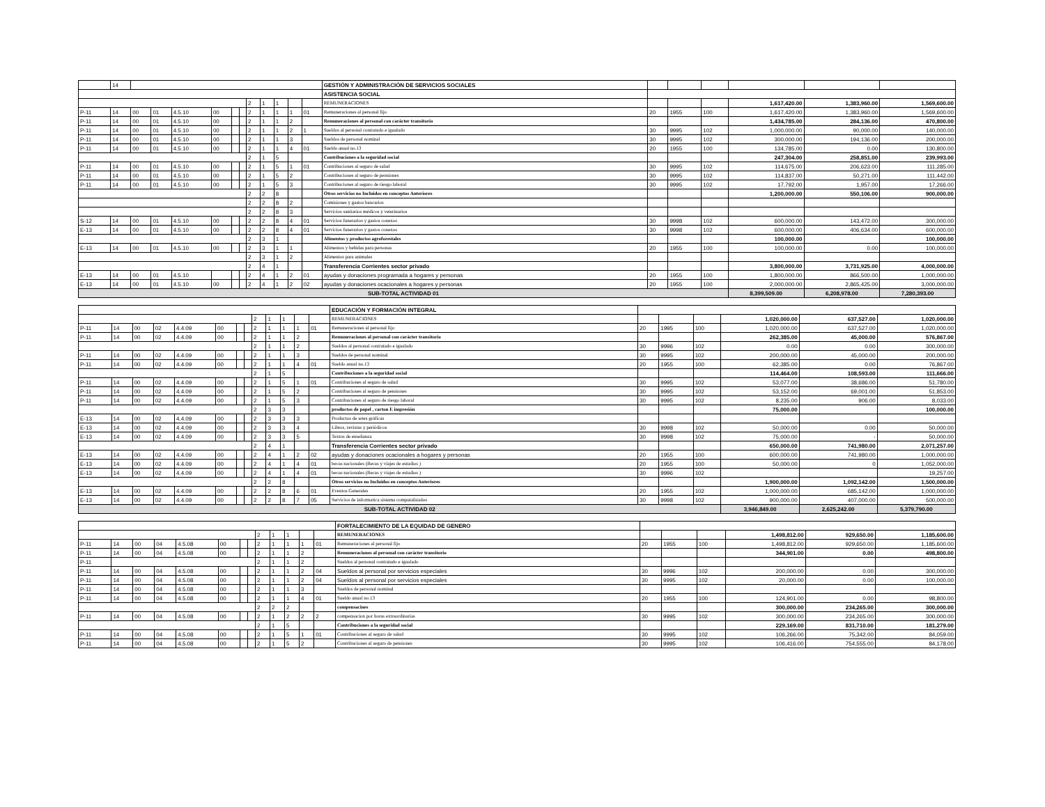| | 14 | | | | | | | | | | | | GESTIÓN Y ADMINISTRACIÓN DE SERVICIOS SOCIALES | | | | | | |
| | | | | | | | | | | | | | ASISTENCIA SOCIAL | | | | | | |
| | | | | | | | | 2 | 1 | 1 | | | REMUNERACIONES | | | | 1,617,420.00 | 1,383,960.00 | 1,569,600.00 |
| P-11 | 14 | 00 | 01 | 4.5.10 | 00 | | | 2 | 1 | 1 | 1 | 01 | Remuneraciones al personal fijo | 20 | 1955 | 100 | 1,617,420.00 | 1,383,960.00 | 1,569,600.00 |
| P-11 | 14 | 00 | 01 | 4.5.10 | 00 | | | 2 | 1 | 1 | 2 | | Remuneraciones al personal con carácter transitorio | | | | 1,434,785.00 | 284,136.00 | 470,800.00 |
| P-11 | 14 | 00 | 01 | 4.5.10 | 00 | | | 2 | 1 | 1 | 2 | 1 | Sueldos al personal contratado e igualado | 30 | 9995 | 102 | 1,000,000.00 | 90,000.00 | 140,000.00 |
| P-11 | 14 | 00 | 01 | 4.5.10 | 00 | | | 2 | 1 | 1 | 3 | | Sueldos de personal nominal | 30 | 9995 | 102 | 300,000.00 | 194,136.00 | 200,000.00 |
| P-11 | 14 | 00 | 01 | 4.5.10 | 00 | | | 2 | 1 | 1 | 4 | 01 | Sueldo anual no.13 | 20 | 1955 | 100 | 134,785.00 | 0.00 | 130,800.00 |
| | | | | | | | | 2 | 1 | 5 | | | Contribuciones a la seguridad social | | | | 247,304.00 | 258,851.00 | 239,993.00 |
| P-11 | 14 | 00 | 01 | 4.5.10 | 00 | | | 2 | 1 | 5 | 1 | 01 | Contribuciones al seguro de salud | 30 | 9995 | 102 | 114,675.00 | 206,623.00 | 111,285.00 |
| P-11 | 14 | 00 | 01 | 4.5.10 | 00 | | | 2 | 1 | 5 | 2 | | Contribuciones al seguro de pensiones | 30 | 9995 | 102 | 114,837.00 | 50,271.00 | 111,442.00 |
| P-11 | 14 | 00 | 01 | 4.5.10 | 00 | | | 2 | 1 | 5 | 3 | | Contribuciones al seguro de riesgo laboral | 30 | 9995 | 102 | 17,792.00 | 1,957.00 | 17,266.00 |
| | | | | | | | | 2 | 2 | 8 | | | Otros servicios no Incluidos en conceptos Anteriores | | | | 1,200,000.00 | 550,106.00 | 900,000.00 |
| | | | | | | | | 2 | 2 | 8 | 2 | | Comisiones y gastos bancarios | | | | | | |
| | | | | | | | | 2 | 2 | 8 | 3 | | Servicios sanitarios médicos y veterinarios | | | | | | |
| S-12 | 14 | 00 | 01 | 4.5.10 | 00 | | | 2 | 2 | 8 | 4 | 01 | Servicios funerarios y gastos conexos | 30 | 9998 | 102 | 600,000.00 | 143,472.00 | 300,000.00 |
| E-13 | 14 | 00 | 01 | 4.5.10 | 00 | | | 2 | 2 | 8 | 4 | 01 | Servicios funerarios y gastos conexos | 30 | 9998 | 102 | 600,000.00 | 406,634.00 | 600,000.00 |
| | | | | | | | | 2 | 3 | 1 | | | Alimentos y productos agroforestales | | | | 100,000.00 | | 100,000.00 |
| E-13 | 14 | 00 | 01 | 4.5.10 | 00 | | | 2 | 3 | 1 | 1 | | Alimentos y bebidas para personas | 20 | 1955 | 100 | 100,000.00 | 0.00 | 100,000.00 |
| | | | | | | | | 2 | 3 | 1 | 2 | | Alimentos para animales | | | | | | |
| | | | | | | | | 2 | 4 | 1 | | | Transferencia Corrientes sector privado | | | | 3,800,000.00 | 3,731,925.00 | 4,000,000.00 |
| E-13 | 14 | 00 | 01 | 4.5.10 | | | | 2 | 4 | 1 | 2 | 01 | ayudas y donaciones programada a hogares y personas | 20 | 1955 | 100 | 1,800,000.00 | 866,500.00 | 1,000,000.00 |
| E-13 | 14 | 00 | 01 | 4.5.10 | 00 | | | 2 | 4 | 1 | 2 | 02 | ayudas y donaciones ocacionales a hogares y personas | 20 | 1955 | 100 | 2,000,000.00 | 2,865,425.00 | 3,000,000.00 |
| SUB-TOTAL ACTIVIDAD 01 | | | | | | | | | | | | | | | | | 8,399,509.00 | 6,208,978.00 | 7,280,393.00 |
| | | | | | | | | | | | | | EDUCACIÓN Y FORMACIÓN INTEGRAL | | | | | | |
| | | | | | | | | 2 | 1 | 1 | | | REMUNERACIONES | | | | 1,020,000.00 | 637,527.00 | 1,020,000.00 |
| P-11 | 14 | 00 | 02 | 4.4.09 | 00 | | | 2 | 1 | 1 | 1 | 01 | Remuneraciones al personal fijo | 20 | 1995 | 100 | 1,020,000.00 | 637,527.00 | 1,020,000.00 |
| P-11 | 14 | 00 | 02 | 4.4.09 | 00 | | | 2 | 1 | 1 | 2 | | Remuneraciones al personal con carácter transitorio | | | | 262,385.00 | 45,000.00 | 576,867.00 |
| | | | | | | | | 2 | 1 | 1 | 2 | | Sueldos al personal contratado e igualado | 30 | 9996 | 102 | 0.00 | 0.00 | 300,000.00 |
| P-11 | 14 | 00 | 02 | 4.4.09 | 00 | | | 2 | 1 | 1 | 3 | | Sueldos de personal nominal | 30 | 9995 | 102 | 200,000.00 | 45,000.00 | 200,000.00 |
| P-11 | 14 | 00 | 02 | 4.4.09 | 00 | | | 2 | 1 | 1 | 4 | 01 | Sueldo anual no.13 | 20 | 1955 | 100 | 62,385.00 | 0.00 | 76,867.00 |
| | | | | | | | | 2 | 1 | 5 | | | Contribuciones a la seguridad social | | | | 114,464.00 | 108,593.00 | 111,666.00 |
| P-11 | 14 | 00 | 02 | 4.4.09 | 00 | | | 2 | 1 | 5 | 1 | 01 | Contribuciones al seguro de salud | 30 | 9995 | 102 | 53,077.00 | 38,686.00 | 51,780.00 |
| P-11 | 14 | 00 | 02 | 4.4.09 | 00 | | | 2 | 1 | 5 | 2 | | Contribuciones al seguro de pensiones | 30 | 9995 | 102 | 53,152.00 | 69,001.00 | 51,853.00 |
| P-11 | 14 | 00 | 02 | 4.4.09 | 00 | | | 2 | 1 | 5 | 3 | | Contribuciones al seguro de riesgo laboral | 30 | 9995 | 102 | 8,235.00 | 906.00 | 8,033.00 |
| | | | | | | | | 2 | 3 | 3 | | | productos de papel , carton E impresión | | | | 75,000.00 | | 100,000.00 |
| E-13 | 14 | 00 | 02 | 4.4.09 | 00 | | | 2 | 3 | 3 | 3 | | Productos de artes gráficas | | | | | | |
| E-13 | 14 | 00 | 02 | 4.4.09 | 00 | | | 2 | 3 | 3 | 4 | | Libros, revistas y periódicos | 30 | 9998 | 102 | 50,000.00 | 0.00 | 50,000.00 |
| E-13 | 14 | 00 | 02 | 4.4.09 | 00 | | | 2 | 3 | 3 | 5 | | Textos de enseñanza | 30 | 9998 | 102 | 75,000.00 | - | 50,000.00 |
| | | | | | | | | 2 | 4 | 1 | | | Transferencia Corrientes sector privado | | | | 650,000.00 | 741,980.00 | 2,071,257.00 |
| E-13 | 14 | 00 | 02 | 4.4.09 | 00 | | | 2 | 4 | 1 | 2 | 02 | ayudas y donaciones ocacionales a hogares y personas | 20 | 1955 | 100 | 600,000.00 | 741,980.00 | 1,000,000.00 |
| E-13 | 14 | 00 | 02 | 4.4.09 | 00 | | | 2 | 4 | 1 | 4 | 01 | becas nacionales (Becas y viajes de estudios ) | 20 | 1955 | 100 | 50,000.00 | 0 | 1,052,000.00 |
| E-13 | 14 | 00 | 02 | 4.4.09 | 00 | | | 2 | 4 | 1 | 4 | 01 | becas nacionales (Becas y viajes de estudios ) | 30 | 9996 | 102 | | | 19,257.00 |
| | | | | | | | | 2 | 2 | 8 | | | Otros servicios no Incluidos en conceptos Anteriores | | | | 1,900,000.00 | 1,092,142.00 | 1,500,000.00 |
| E-13 | 14 | 00 | 02 | 4.4.09 | 00 | | | 2 | 2 | 8 | 6 | 01 | Eventos Generales | 20 | 1955 | 102 | 1,000,000.00 | 685,142.00 | 1,000,000.00 |
| E-13 | 14 | 00 | 02 | 4.4.09 | 00 | | | 2 | 2 | 8 | 7 | 05 | Servicios de informatica sistema computalizados | 30 | 9998 | 102 | 900,000.00 | 407,000.00 | 500,000.00 |
| SUB-TOTAL ACTIVIDAD 02 | | | | | | | | | | | | | | | | | 3,946,849.00 | 2,625,242.00 | 5,379,790.00 |
| | | | | | | | | | | | | | FORTALECIMIENTO DE LA EQUIDAD DE GENERO | | | | | | |
| | | | | | | | | 2 | 1 | 1 | | | REMUNERACIONES | | | | 1,498,812.00 | 929,650.00 | 1,185,600.00 |
| P-11 | 14 | 00 | 04 | 4.5.08 | 00 | | | 2 | 1 | 1 | 1 | 01 | Remuneraciones al personal fijo | 20 | 1955 | 100 | 1,498,812.00 | 929,650.00 | 1,185,600.00 |
| P-11 | 14 | 00 | 04 | 4.5.08 | 00 | | | 2 | 1 | 1 | 2 | | Remuneraciones al personal con carácter transitorio | | | | 344,901.00 | 0.00 | 498,800.00 |
| P-11 | | | | | | | | 2 | 1 | 1 | 2 | | Sueldos al personal contratado e igualado | | | | | | |
| P-11 | 14 | 00 | 04 | 4.5.08 | 00 | | | 2 | 1 | 1 | 2 | 04 | Sueldos al personal por servicios especiales | 30 | 9996 | 102 | 200,000.00 | 0.00 | 300,000.00 |
| P-11 | 14 | 00 | 04 | 4.5.08 | 00 | | | 2 | 1 | 1 | 2 | 04 | Sueldos al personal por servicios especiales | 30 | 9995 | 102 | 20,000.00 | 0.00 | 100,000.00 |
| P-11 | 14 | 00 | 04 | 4.5.08 | 00 | | | 2 | 1 | 1 | 3 | | Sueldos de personal nominal | | | | | | |
| P-11 | 14 | 00 | 04 | 4.5.08 | 00 | | | 2 | 1 | 1 | 4 | 01 | Sueldo anual no.13 | 20 | 1955 | 100 | 124,901.00 | 0.00 | 98,800.00 |
| | | | | | | | | 2 | 2 | 2 | | | compensacines | | | | 300,000.00 | 234,265.00 | 300,000.00 |
| P-11 | 14 | 00 | 04 | 4.5.08 | 00 | | | 2 | 1 | 2 | 2 | 2 | compensacion por horas extraordinarias | 30 | 9995 | 102 | 300,000.00 | 234,265.00 | 300,000.00 |
| | | | | | | | | 2 | 1 | 5 | | | Contribuciones a la seguridad social | | | | 229,169.00 | 831,710.00 | 181,279.00 |
| P-11 | 14 | 00 | 04 | 4.5.08 | 00 | | | 2 | 1 | 5 | 1 | 01 | Contribuciones al seguro de salud | 30 | 9995 | 102 | 106,266.00 | 75,342.00 | 84,059.00 |
| P-11 | 14 | 00 | 04 | 4.5.08 | 00 | | | 2 | 1 | 5 | 2 | | Contribuciones al seguro de pensiones | 30 | 9995 | 102 | 106,416.00 | 754,555.00 | 84,178.00 |